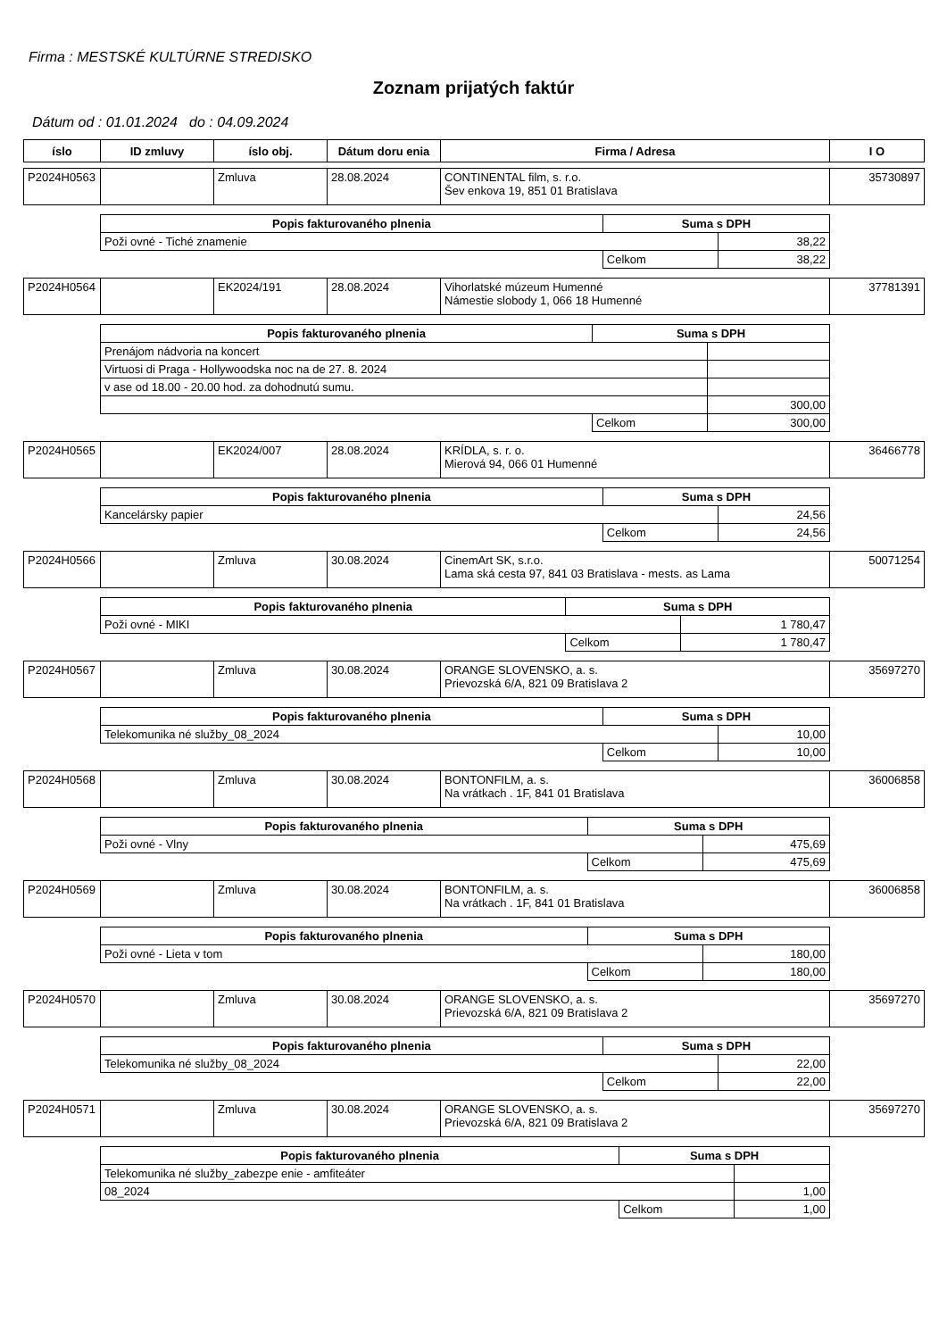Firma : MESTSKÉ KULTÚRNE STREDISKO
Zoznam prijatých faktúr
Dátum od : 01.01.2024 do : 04.09.2024
| íslo | ID zmluvy | íslo obj. | Dátum doru enia | Firma / Adresa | I O |
| --- | --- | --- | --- | --- | --- |
| P2024H0563 | | Zmluva | 28.08.2024 | CONTINENTAL film, s. r.o. Šev enkova 19, 851 01 Bratislava | 35730897 |
| Popis fakturovaného plnenia | Suma s DPH | |
| --- | --- | --- |
| Poži ovné - Tiché znamenie | | 38,22 |
| | Celkom | 38,22 |
| P2024H0564 | | EK2024/191 | 28.08.2024 | Vihorlatské múzeum Humenné Námestie slobody 1, 066 18 Humenné | 37781391 |
| Popis fakturovaného plnenia | Suma s DPH | |
| --- | --- | --- |
| Prenájom nádvoria na koncert | | |
| Virtuosi di Praga - Hollywoodska noc na de 27. 8. 2024 | | |
| v ase od 18.00 - 20.00 hod. za dohodnutú sumu. | | |
| | | 300,00 |
| | Celkom | 300,00 |
| P2024H0565 | | EK2024/007 | 28.08.2024 | KRÍDLA, s. r. o. Mierová 94, 066 01 Humenné | 36466778 |
| Popis fakturovaného plnenia | Suma s DPH | |
| --- | --- | --- |
| Kancelársky papier | | 24,56 |
| | Celkom | 24,56 |
| P2024H0566 | | Zmluva | 30.08.2024 | CinemArt SK, s.r.o. Lama ská cesta 97, 841 03 Bratislava - mests. as Lama | 50071254 |
| Popis fakturovaného plnenia | Suma s DPH | |
| --- | --- | --- |
| Poži ovné - MIKI | | 1 780,47 |
| | Celkom | 1 780,47 |
| P2024H0567 | | Zmluva | 30.08.2024 | ORANGE SLOVENSKO, a. s. Prievozská 6/A, 821 09 Bratislava 2 | 35697270 |
| Popis fakturovaného plnenia | Suma s DPH | |
| --- | --- | --- |
| Telekomunika né služby_08_2024 | | 10,00 |
| | Celkom | 10,00 |
| P2024H0568 | | Zmluva | 30.08.2024 | BONTONFILM, a. s. Na vrátkach . 1F, 841 01 Bratislava | 36006858 |
| Popis fakturovaného plnenia | Suma s DPH | |
| --- | --- | --- |
| Poži ovné - Vlny | | 475,69 |
| | Celkom | 475,69 |
| P2024H0569 | | Zmluva | 30.08.2024 | BONTONFILM, a. s. Na vrátkach . 1F, 841 01 Bratislava | 36006858 |
| Popis fakturovaného plnenia | Suma s DPH | |
| --- | --- | --- |
| Poži ovné - Lieta v tom | | 180,00 |
| | Celkom | 180,00 |
| P2024H0570 | | Zmluva | 30.08.2024 | ORANGE SLOVENSKO, a. s. Prievozská 6/A, 821 09 Bratislava 2 | 35697270 |
| Popis fakturovaného plnenia | Suma s DPH | |
| --- | --- | --- |
| Telekomunika né služby_08_2024 | | 22,00 |
| | Celkom | 22,00 |
| P2024H0571 | | Zmluva | 30.08.2024 | ORANGE SLOVENSKO, a. s. Prievozská 6/A, 821 09 Bratislava 2 | 35697270 |
| Popis fakturovaného plnenia | Suma s DPH | |
| --- | --- | --- |
| Telekomunika né služby_zabezpe enie - amfiteáter | | |
| 08_2024 | | 1,00 |
| | Celkom | 1,00 |